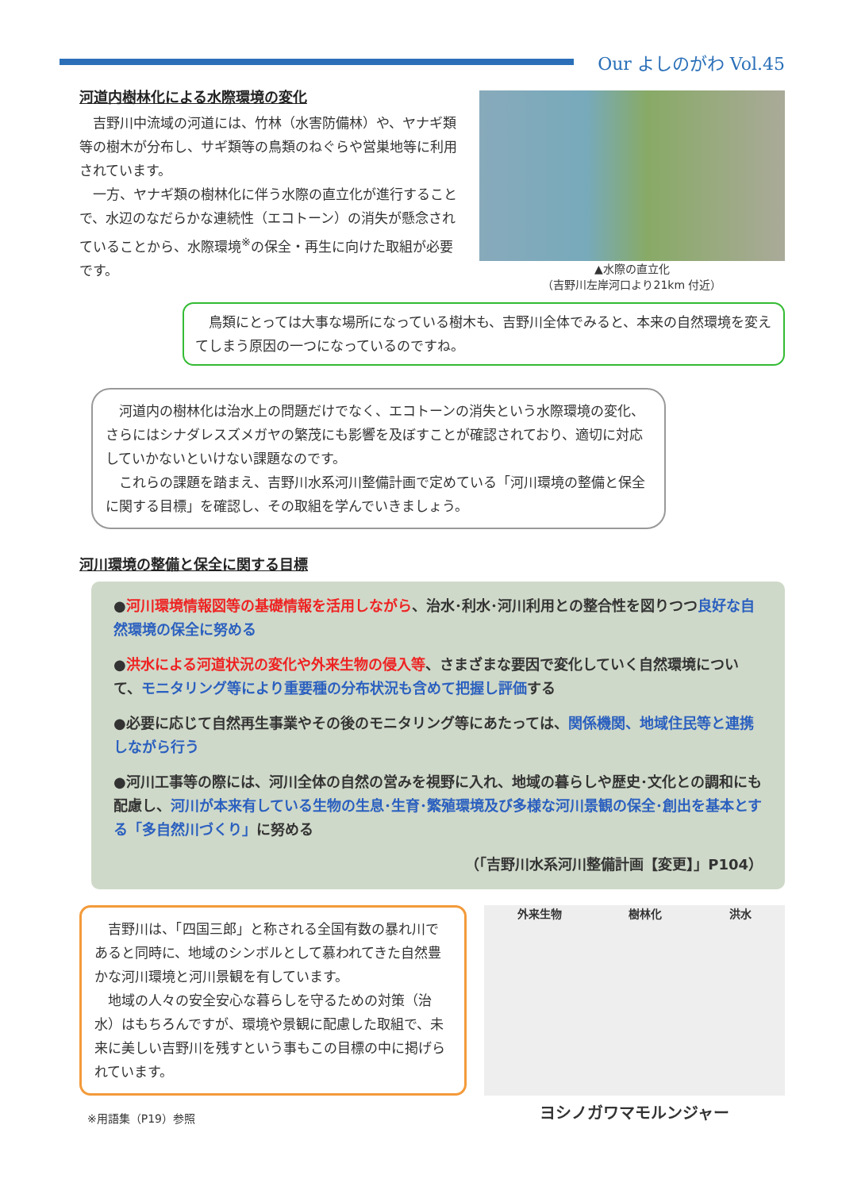Our よしのがわ Vol.45
河道内樹林化による水際環境の変化
　吉野川中流域の河道には、竹林（水害防備林）や、ヤナギ類等の樹木が分布し、サギ類等の鳥類のねぐらや営巣地等に利用されています。
　一方、ヤナギ類の樹林化に伴う水際の直立化が進行することで、水辺のなだらかな連続性（エコトーン）の消失が懸念されていることから、水際環境<sup>※</sup>の保全・再生に向けた取組が必要です。
▲水際の直立化
（吉野川左岸河口より21km 付近）
　鳥類にとっては大事な場所になっている樹木も、吉野川全体でみると、本来の自然環境を変えてしまう原因の一つになっているのですね。
　河道内の樹林化は治水上の問題だけでなく、エコトーンの消失という水際環境の変化、さらにはシナダレスズメガヤの繁茂にも影響を及ぼすことが確認されており、適切に対応していかないといけない課題なのです。
　これらの課題を踏まえ、吉野川水系河川整備計画で定めている「河川環境の整備と保全に関する目標」を確認し、その取組を学んでいきましょう。
河川環境の整備と保全に関する目標
●河川環境情報図等の基礎情報を活用しながら、治水･利水･河川利用との整合性を図りつつ良好な自然環境の保全に努める
●洪水による河道状況の変化や外来生物の侵入等、さまざまな要因で変化していく自然環境について、モニタリング等により重要種の分布状況も含めて把握し評価する
●必要に応じて自然再生事業やその後のモニタリング等にあたっては、関係機関、地域住民等と連携しながら行う
●河川工事等の際には、河川全体の自然の営みを視野に入れ、地域の暮らしや歴史･文化との調和にも配慮し、河川が本来有している生物の生息･生育･繁殖環境及び多様な河川景観の保全･創出を基本とする「多自然川づくり」に努める
（「吉野川水系河川整備計画【変更】」P104）
　吉野川は、「四国三郎」と称される全国有数の暴れ川であると同時に、地域のシンボルとして慕われてきた自然豊かな河川環境と河川景観を有しています。
　地域の人々の安全安心な暮らしを守るための対策（治水）はもちろんですが、環境や景観に配慮した取組で、未来に美しい吉野川を残すという事もこの目標の中に掲げられています。
※用語集（P19）参照
外来生物 樹林化 洪水
ヨシノガワマモルンジャー